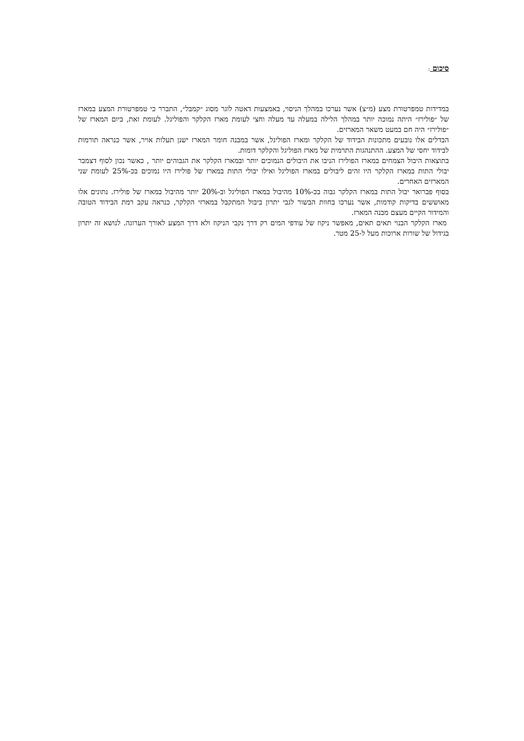סיכום :
במדידות טמפרטורת מצע (מ״צ) אשר נערכו במהלך הניסוי, באמצעות דאטה לוגר מסוג ״קמבל״, התברר כי טמפרטורת המצע במארז של ״פולירז״ היתה נמוכה יותר במהלך הלילה במעלה עד מעלה וחצי לעומת מארז הקלקר והפוליגל. לעומת זאת, ביום המארז של ״פולירז״ היה חם במעט משאר המארזים.
הבדלים אלו נובעים מתכונות הבידוד של הקלקר ומארז הפוליגל, אשר במבנה חומר המארז ישנן תעלות אויר, אשר כנראה תורמות לבידוד יחסי של המצע. ההתנהגות התרמית של מארז הפוליגל והקלקר דומות.
בתוצאות היבול הצמחים במארז הפולירז הניבו את היבולים הנמוכים יותר ובמארז הקלקר את הגבוהים יותר , כאשר נכון לסוף דצמבר יבולי התות במארז הקלקר היו זהים ליבולים במארז הפוליגל ואילו יבולי התות במארז של פולירז היו נמוכים בכ-25% לעומת שני המארזים האחרים.
בסוף פברואר יבול התות במארז הקלקר גבוה בכ-10% מהיבול במארז הפוליגל וב-20% יותר מהיבול במארז של פולירז. נתונים אלו מאוששים בדיקות קודמות, אשר נערכו בחוות הבשור לגבי יתרון ביבול המתקבל במארזי הקלקר, כנראה עקב רמת הבידוד הטובה והמידור הקיים מעצם מבנה המארז.
מארז הקלקר הבנוי תאים תאים, מאפשר ניקוז של עודפי המים רק דרך נקבי הניקוז ולא דרך המצע לאורך הערוגה. לנושא זה יתרון בגידול של שורות ארוכות מעל ל-25 מטר.